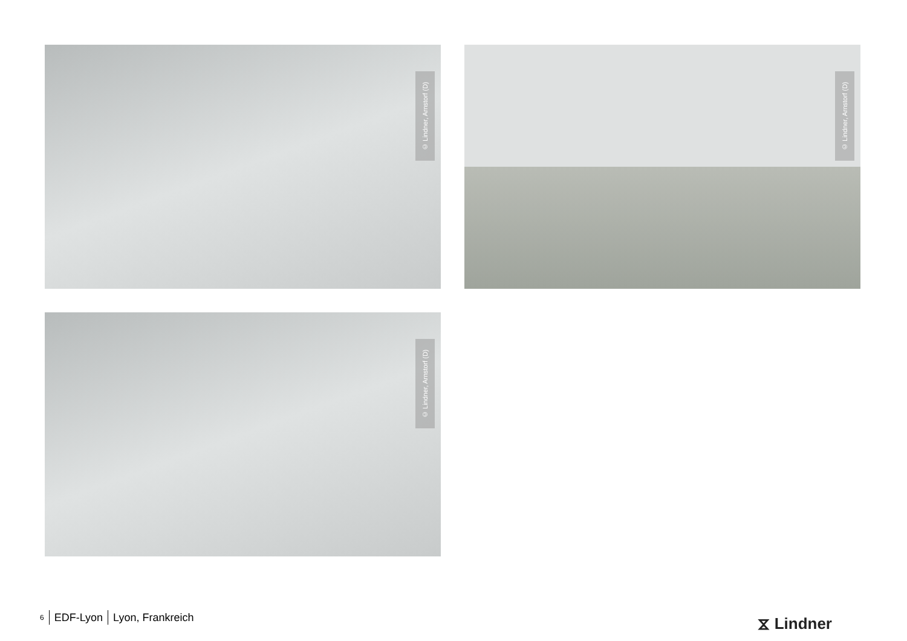© Lindner, Arnstorf (D)
© Lindner, Arnstorf (D)
© Lindner, Arnstorf (D)
6 EDF-Lyon Lyon, Frankreich ⧖ Lindner